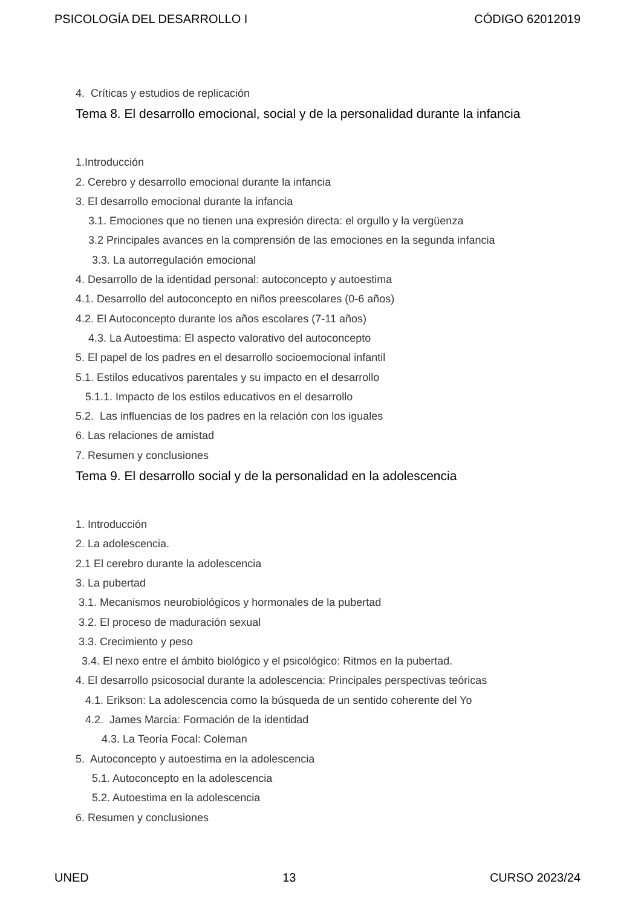PSICOLOGÍA DEL DESARROLLO I CÓDIGO 62012019
4. Críticas y estudios de replicación
Tema 8. El desarrollo emocional, social y de la personalidad durante la infancia
1.Introducción
2. Cerebro y desarrollo emocional durante la infancia
3. El desarrollo emocional durante la infancia
3.1. Emociones que no tienen una expresión directa: el orgullo y la vergüenza
3.2 Principales avances en la comprensión de las emociones en la segunda infancia
3.3. La autorregulación emocional
4. Desarrollo de la identidad personal: autoconcepto y autoestima
4.1. Desarrollo del autoconcepto en niños preescolares (0-6 años)
4.2. El Autoconcepto durante los años escolares (7-11 años)
4.3. La Autoestima: El aspecto valorativo del autoconcepto
5. El papel de los padres en el desarrollo socioemocional infantil
5.1. Estilos educativos parentales y su impacto en el desarrollo
5.1.1. Impacto de los estilos educativos en el desarrollo
5.2. Las influencias de los padres en la relación con los iguales
6. Las relaciones de amistad
7. Resumen y conclusiones
Tema 9. El desarrollo social y de la personalidad en la adolescencia
1. Introducción
2. La adolescencia.
2.1 El cerebro durante la adolescencia
3. La pubertad
3.1. Mecanismos neurobiológicos y hormonales de la pubertad
3.2. El proceso de maduración sexual
3.3. Crecimiento y peso
3.4. El nexo entre el ámbito biológico y el psicológico: Ritmos en la pubertad.
4. El desarrollo psicosocial durante la adolescencia: Principales perspectivas teóricas
4.1. Erikson: La adolescencia como la búsqueda de un sentido coherente del Yo
4.2. James Marcia: Formación de la identidad
4.3. La Teoría Focal: Coleman
5. Autoconcepto y autoestima en la adolescencia
5.1. Autoconcepto en la adolescencia
5.2. Autoestima en la adolescencia
6. Resumen y conclusiones
UNED 13 CURSO 2023/24